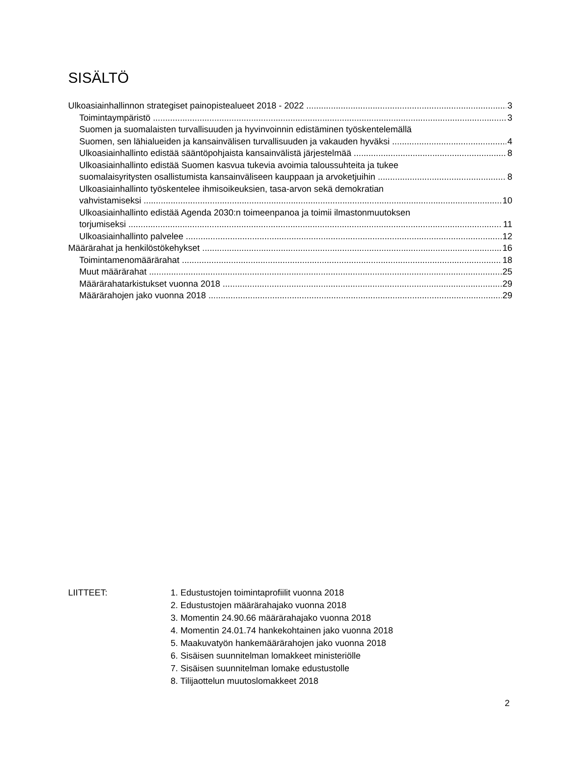SISÄLTÖ
Ulkoasiainhallinnon strategiset painopistealueet 2018 - 2022 3
Toimintaympäristö 3
Suomen ja suomalaisten turvallisuuden ja hyvinvoinnin edistäminen työskentelemällä
Suomen, sen lähialueiden ja kansainvälisen turvallisuuden ja vakauden hyväksi 4
Ulkoasiainhallinto edistää sääntöpohjaista kansainvälistä järjestelmää 8
Ulkoasiainhallinto edistää Suomen kasvua tukevia avoimia taloussuhteita ja tukee
suomalaisyritysten osallistumista kansainväliseen kauppaan ja arvoketjuihin 8
Ulkoasiainhallinto työskentelee ihmisoikeuksien, tasa-arvon sekä demokratian
vahvistamiseksi 10
Ulkoasiainhallinto edistää Agenda 2030:n toimeenpanoa ja toimii ilmastonmuutoksen
torjumiseksi 11
Ulkoasiainhallinto palvelee 12
Määrärahat ja henkilöstökehykset 16
Toimintamenomäärärahat 18
Muut määrärahat 25
Määrärahatarkistukset vuonna 2018 29
Määrärahojen jako vuonna 2018 29
LIITTEET: 1. Edustustojen toimintaprofiilit vuonna 2018
2. Edustustojen määrärahajako vuonna 2018
3. Momentin 24.90.66 määrärahajako vuonna 2018
4. Momentin 24.01.74 hankekohtainen jako vuonna 2018
5. Maakuvatyön hankemäärärahojen jako vuonna 2018
6. Sisäisen suunnitelman lomakkeet ministeriölle
7. Sisäisen suunnitelman lomake edustustolle
8. Tilijaottelun muutoslomakkeet 2018
2